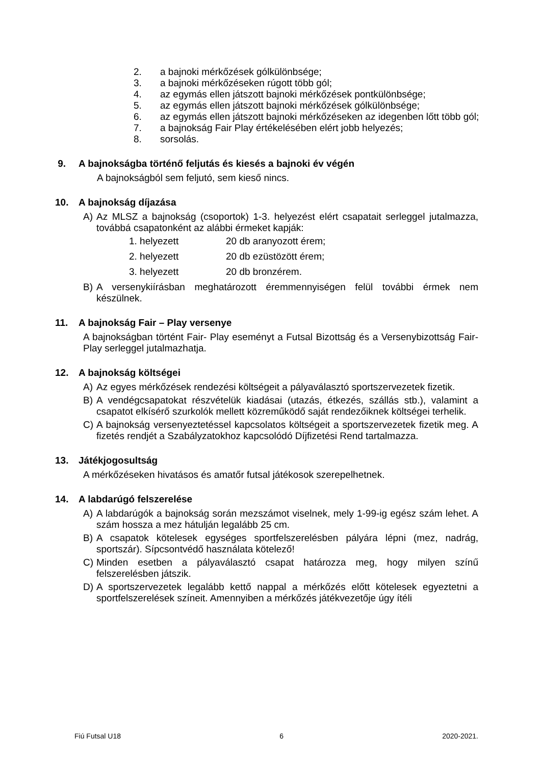2. a bajnoki mérkőzések gólkülönbsége;
3. a bajnoki mérkőzéseken rúgott több gól;
4. az egymás ellen játszott bajnoki mérkőzések pontkülönbsége;
5. az egymás ellen játszott bajnoki mérkőzések gólkülönbsége;
6. az egymás ellen játszott bajnoki mérkőzéseken az idegenben lőtt több gól;
7. a bajnokság Fair Play értékelésében elért jobb helyezés;
8. sorsolás.
9. A bajnokságba történő feljutás és kiesés a bajnoki év végén
A bajnokságból sem feljutó, sem kieső nincs.
10. A bajnokság díjazása
A) Az MLSZ a bajnokság (csoportok) 1-3. helyezést elért csapatait serleggel jutalmazza, továbbá csapatonként az alábbi érmeket kapják:
1. helyezett 20 db aranyozott érem;
2. helyezett 20 db ezüstözött érem;
3. helyezett 20 db bronzérem.
B) A versenykiírásban meghatározott éremmennyiségen felül további érmek nem készülnek.
11. A bajnokság Fair – Play versenye
A bajnokságban történt Fair- Play eseményt a Futsal Bizottság és a Versenybizottság Fair- Play serleggel jutalmazhatja.
12. A bajnokság költségei
A) Az egyes mérkőzések rendezési költségeit a pályaválasztó sportszervezetek fizetik.
B) A vendégcsapatokat részvételük kiadásai (utazás, étkezés, szállás stb.), valamint a csapatot elkísérő szurkolók mellett közreműködő saját rendezőiknek költségei terhelik.
C) A bajnokság versenyeztetéssel kapcsolatos költségeit a sportszervezetek fizetik meg. A fizetés rendjét a Szabályzatokhoz kapcsolódó Díjfizetési Rend tartalmazza.
13. Játékjogosultság
A mérkőzéseken hivatásos és amatőr futsal játékosok szerepelhetnek.
14. A labdarúgó felszerelése
A) A labdarúgók a bajnokság során mezszámot viselnek, mely 1-99-ig egész szám lehet. A szám hossza a mez hátulján legalább 25 cm.
B) A csapatok kötelesek egységes sportfelszerelésben pályára lépni (mez, nadrág, sportszár). Sípcsontvédő használata kötelező!
C) Minden esetben a pályaválasztó csapat határozza meg, hogy milyen színű felszerelésben játszik.
D) A sportszervezetek legalább kettő nappal a mérkőzés előtt kötelesek egyeztetni a sportfelszerelések színeit. Amennyiben a mérkőzés játékvezetője úgy ítéli
Fiú Futsal U18 6 2020-2021.